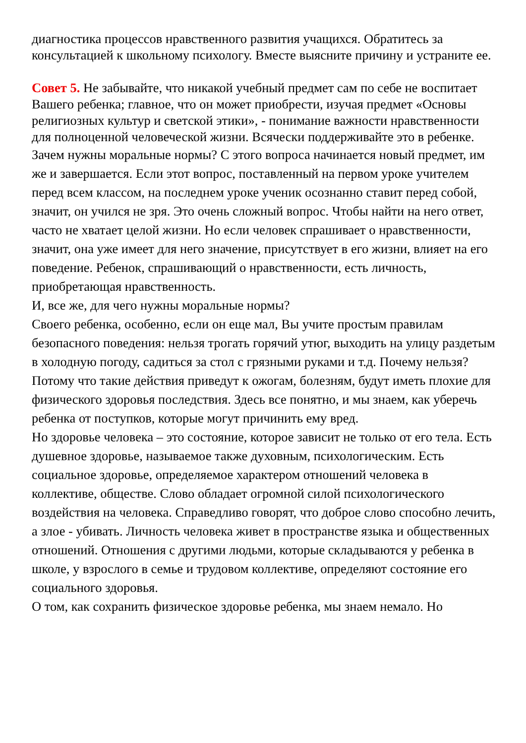диагностика процессов нравственного развития учащихся. Обратитесь за консультацией к школьному психологу. Вместе выясните причину и устраните ее.
Совет 5. Не забывайте, что никакой учебный предмет сам по себе не воспитает Вашего ребенка; главное, что он может приобрести, изучая предмет «Основы религиозных культур и светской этики», - понимание важности нравственности для полноценной человеческой жизни. Всячески поддерживайте это в ребенке.
Зачем нужны моральные нормы? С этого вопроса начинается новый предмет, им же и завершается. Если этот вопрос, поставленный на первом уроке учителем перед всем классом, на последнем уроке ученик осознанно ставит перед собой, значит, он учился не зря. Это очень сложный вопрос. Чтобы найти на него ответ, часто не хватает целой жизни. Но если человек спрашивает о нравственности, значит, она уже имеет для него значение, присутствует в его жизни, влияет на его поведение. Ребенок, спрашивающий о нравственности, есть личность, приобретающая нравственность.
И, все же, для чего нужны моральные нормы?
Своего ребенка, особенно, если он еще мал, Вы учите простым правилам безопасного поведения: нельзя трогать горячий утюг, выходить на улицу раздетым в холодную погоду, садиться за стол с грязными руками и т.д. Почему нельзя? Потому что такие действия приведут к ожогам, болезням, будут иметь плохие для физического здоровья последствия. Здесь все понятно, и мы знаем, как уберечь ребенка от поступков, которые могут причинить ему вред.
Но здоровье человека – это состояние, которое зависит не только от его тела. Есть душевное здоровье, называемое также духовным, психологическим. Есть социальное здоровье, определяемое характером отношений человека в коллективе, обществе. Слово обладает огромной силой психологического воздействия на человека. Справедливо говорят, что доброе слово способно лечить, а злое - убивать. Личность человека живет в пространстве языка и общественных отношений. Отношения с другими людьми, которые складываются у ребенка в школе, у взрослого в семье и трудовом коллективе, определяют состояние его социального здоровья.
О том, как сохранить физическое здоровье ребенка, мы знаем немало. Но